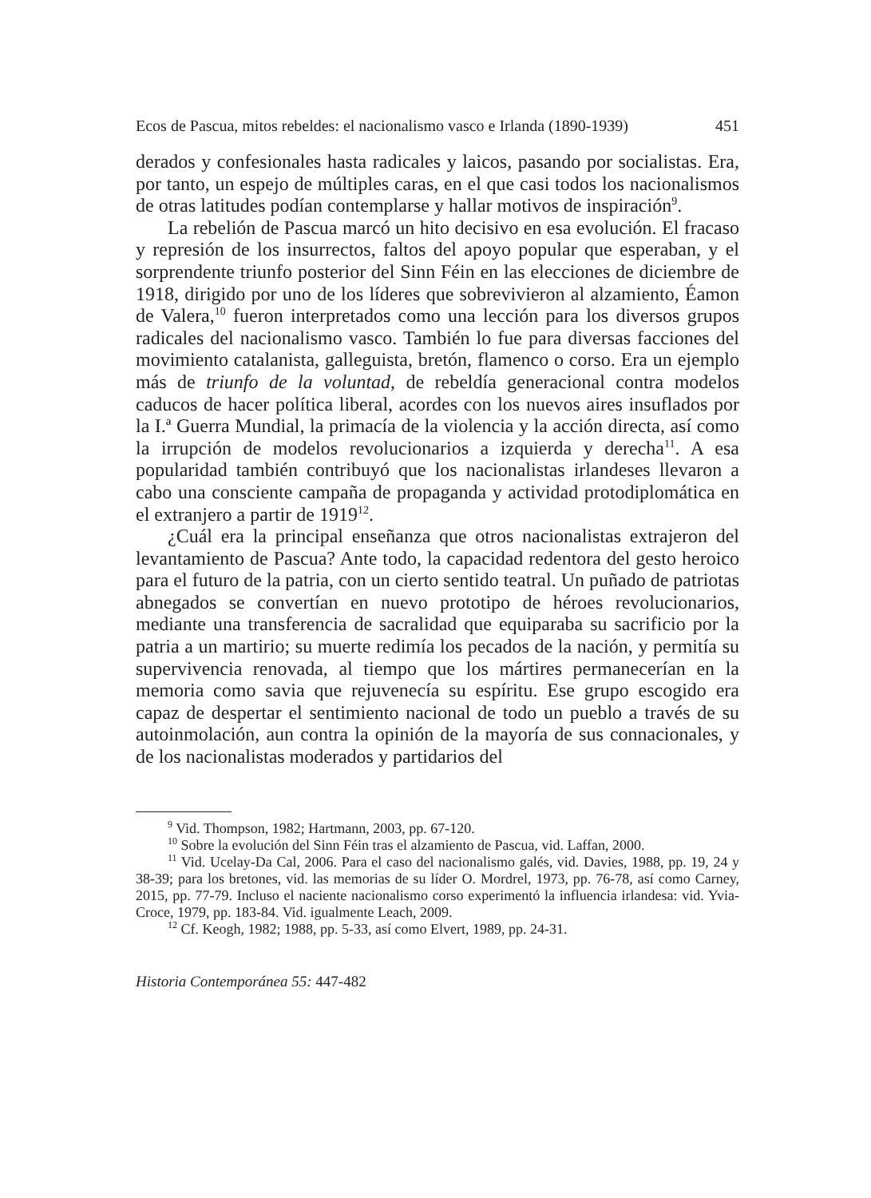Ecos de Pascua, mitos rebeldes: el nacionalismo vasco e Irlanda (1890-1939) 451
derados y confesionales hasta radicales y laicos, pasando por socialistas. Era, por tanto, un espejo de múltiples caras, en el que casi todos los nacionalismos de otras latitudes podían contemplarse y hallar motivos de inspiración<sup>9</sup>.
La rebelión de Pascua marcó un hito decisivo en esa evolución. El fracaso y represión de los insurrectos, faltos del apoyo popular que esperaban, y el sorprendente triunfo posterior del Sinn Féin en las elecciones de diciembre de 1918, dirigido por uno de los líderes que sobrevivieron al alzamiento, Éamon de Valera,<sup>10</sup> fueron interpretados como una lección para los diversos grupos radicales del nacionalismo vasco. También lo fue para diversas facciones del movimiento catalanista, galleguista, bretón, flamenco o corso. Era un ejemplo más de triunfo de la voluntad, de rebeldía generacional contra modelos caducos de hacer política liberal, acordes con los nuevos aires insuflados por la I.ª Guerra Mundial, la primacía de la violencia y la acción directa, así como la irrupción de modelos revolucionarios a izquierda y derecha<sup>11</sup>. A esa popularidad también contribuyó que los nacionalistas irlandeses llevaron a cabo una consciente campaña de propaganda y actividad protodiplomática en el extranjero a partir de 1919<sup>12</sup>.
¿Cuál era la principal enseñanza que otros nacionalistas extrajeron del levantamiento de Pascua? Ante todo, la capacidad redentora del gesto heroico para el futuro de la patria, con un cierto sentido teatral. Un puñado de patriotas abnegados se convertían en nuevo prototipo de héroes revolucionarios, mediante una transferencia de sacralidad que equiparaba su sacrificio por la patria a un martirio; su muerte redimía los pecados de la nación, y permitía su supervivencia renovada, al tiempo que los mártires permanecerían en la memoria como savia que rejuvenecía su espíritu. Ese grupo escogido era capaz de despertar el sentimiento nacional de todo un pueblo a través de su autoinmolación, aun contra la opinión de la mayoría de sus connacionales, y de los nacionalistas moderados y partidarios del
<sup>9</sup> Vid. Thompson, 1982; Hartmann, 2003, pp. 67-120.
<sup>10</sup> Sobre la evolución del Sinn Féin tras el alzamiento de Pascua, vid. Laffan, 2000.
<sup>11</sup> Vid. Ucelay-Da Cal, 2006. Para el caso del nacionalismo galés, vid. Davies, 1988, pp. 19, 24 y 38-39; para los bretones, vid. las memorias de su líder O. Mordrel, 1973, pp. 76-78, así como Carney, 2015, pp. 77-79. Incluso el naciente nacionalismo corso experimentó la influencia irlandesa: vid. Yvia-Croce, 1979, pp. 183-84. Vid. igualmente Leach, 2009.
<sup>12</sup> Cf. Keogh, 1982; 1988, pp. 5-33, así como Elvert, 1989, pp. 24-31.
Historia Contemporánea 55: 447-482